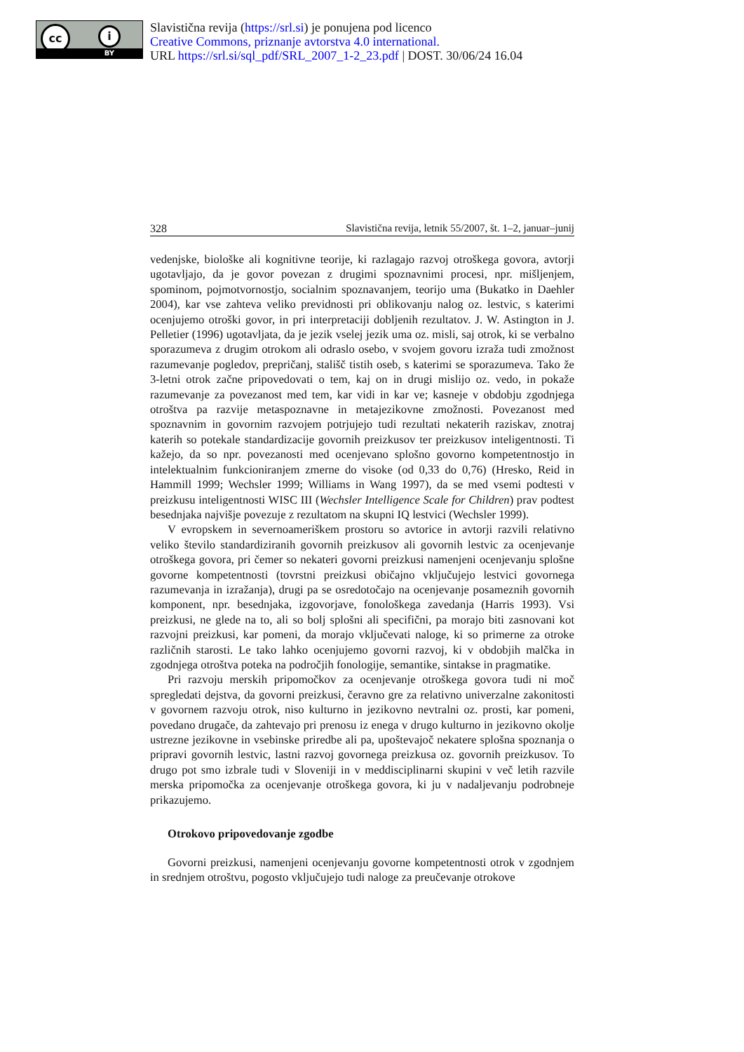cc i
BY
Slavistična revija (https://srl.si) je ponujena pod licenco
Creative Commons, priznanje avtorstva 4.0 international.
URL https://srl.si/sql_pdf/SRL_2007_1-2_23.pdf | DOST. 30/06/24 16.04
328 Slavistična revija, letnik 55/2007, št. 1–2, januar–junij
vedenjske, biološke ali kognitivne teorije, ki razlagajo razvoj otroškega govora, avtorji ugotavljajo, da je govor povezan z drugimi spoznavnimi procesi, npr. mišljenjem, spominom, pojmotvornostjo, socialnim spoznavanjem, teorijo uma (Bukatko in Daehler 2004), kar vse zahteva veliko previdnosti pri oblikovanju nalog oz. lestvic, s katerimi ocenjujemo otroški govor, in pri interpretaciji dobljenih rezultatov. J. W. Astington in J. Pelletier (1996) ugotavljata, da je jezik vselej jezik uma oz. misli, saj otrok, ki se verbalno sporazumeva z drugim otrokom ali odraslo osebo, v svojem govoru izraža tudi zmožnost razumevanje pogledov, prepričanj, stališč tistih oseb, s katerimi se sporazumeva. Tako že 3-letni otrok začne pripovedovati o tem, kaj on in drugi mislijo oz. vedo, in pokaže razumevanje za povezanost med tem, kar vidi in kar ve; kasneje v obdobju zgodnjega otroštva pa razvije metaspoznavne in metajezikovne zmožnosti. Povezanost med spoznavnim in govornim razvojem potrjujejo tudi rezultati nekaterih raziskav, znotraj katerih so potekale standardizacije govornih preizkusov ter preizkusov inteligentnosti. Ti kažejo, da so npr. povezanosti med ocenjevano splošno govorno kompetentnostjo in intelektualnim funkcioniranjem zmerne do visoke (od 0,33 do 0,76) (Hresko, Reid in Hammill 1999; Wechsler 1999; Williams in Wang 1997), da se med vsemi podtesti v preizkusu inteligentnosti WISC III (Wechsler Intelligence Scale for Children) prav podtest besednjaka najvišje povezuje z rezultatom na skupni IQ lestvici (Wechsler 1999).
V evropskem in severnoameriškem prostoru so avtorice in avtorji razvili relativno veliko število standardiziranih govornih preizkusov ali govornih lestvic za ocenjevanje otroškega govora, pri čemer so nekateri govorni preizkusi namenjeni ocenjevanju splošne govorne kompetentnosti (tovrstni preizkusi običajno vključujejo lestvici govornega razumevanja in izražanja), drugi pa se osredotočajo na ocenjevanje posameznih govornih komponent, npr. besednjaka, izgovorjave, fonološkega zavedanja (Harris 1993). Vsi preizkusi, ne glede na to, ali so bolj splošni ali specifični, pa morajo biti zasnovani kot razvojni preizkusi, kar pomeni, da morajo vključevati naloge, ki so primerne za otroke različnih starosti. Le tako lahko ocenjujemo govorni razvoj, ki v obdobjih malčka in zgodnjega otroštva poteka na področjih fonologije, semantike, sintakse in pragmatike.
Pri razvoju merskih pripomočkov za ocenjevanje otroškega govora tudi ni moč spregledati dejstva, da govorni preizkusi, čeravno gre za relativno univerzalne zakonitosti v govornem razvoju otrok, niso kulturno in jezikovno nevtralni oz. prosti, kar pomeni, povedano drugače, da zahtevajo pri prenosu iz enega v drugo kulturno in jezikovno okolje ustrezne jezikovne in vsebinske priredbe ali pa, upoštevajoč nekatere splošna spoznanja o pripravi govornih lestvic, lastni razvoj govornega preizkusa oz. govornih preizkusov. To drugo pot smo izbrale tudi v Sloveniji in v meddisciplinarni skupini v več letih razvile merska pripomočka za ocenjevanje otroškega govora, ki ju v nadaljevanju podrobneje prikazujemo.
Otrokovo pripovedovanje zgodbe
Govorni preizkusi, namenjeni ocenjevanju govorne kompetentnosti otrok v zgodnjem in srednjem otroštvu, pogosto vključujejo tudi naloge za preučevanje otrokove